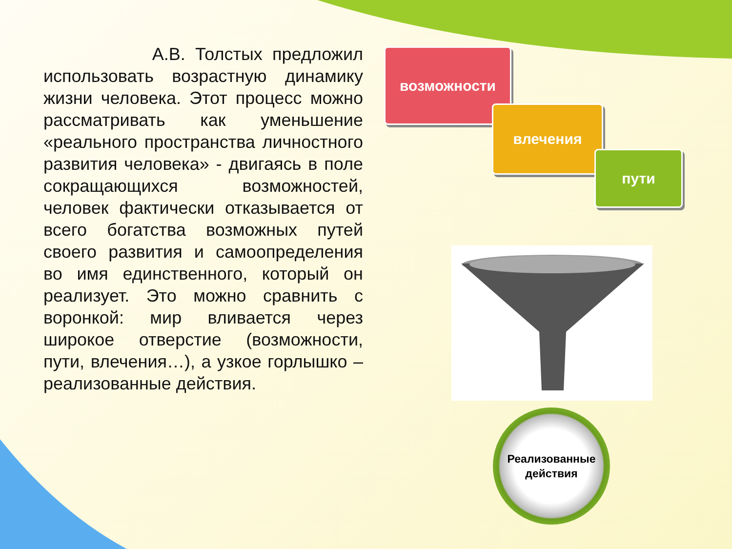А.В. Толстых предложил использовать возрастную динамику жизни человека. Этот процесс можно рассматривать как уменьшение «реального пространства личностного развития человека» - двигаясь в поле сокращающихся возможностей, человек фактически отказывается от всего богатства возможных путей своего развития и самоопределения во имя единственного, который он реализует. Это можно сравнить с воронкой: мир вливается через широкое отверстие (возможности, пути, влечения…), а узкое горлышко – реализованные действия.
возможности
влечения
пути
Реализованные
действия